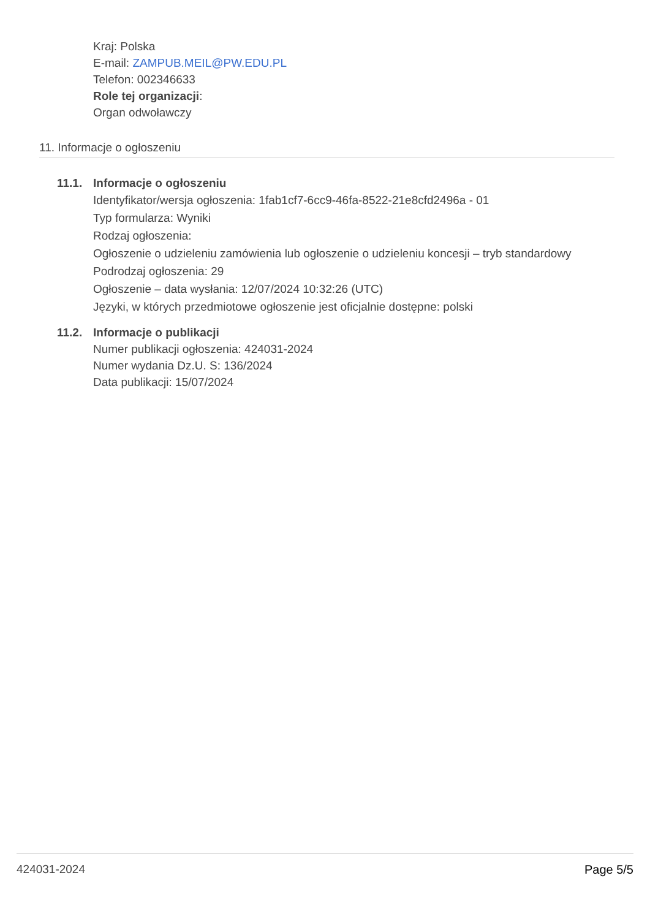Kraj: Polska
E-mail: ZAMPUB.MEIL@PW.EDU.PL
Telefon: 002346633
Role tej organizacji:
Organ odwoławczy
11. Informacje o ogłoszeniu
11.1. Informacje o ogłoszeniu
Identyfikator/wersja ogłoszenia: 1fab1cf7-6cc9-46fa-8522-21e8cfd2496a - 01
Typ formularza: Wyniki
Rodzaj ogłoszenia:
Ogłoszenie o udzieleniu zamówienia lub ogłoszenie o udzieleniu koncesji – tryb standardowy
Podrodzaj ogłoszenia: 29
Ogłoszenie – data wysłania: 12/07/2024 10:32:26 (UTC)
Języki, w których przedmiotowe ogłoszenie jest oficjalnie dostępne: polski
11.2. Informacje o publikacji
Numer publikacji ogłoszenia: 424031-2024
Numer wydania Dz.U. S: 136/2024
Data publikacji: 15/07/2024
424031-2024 Page 5/5